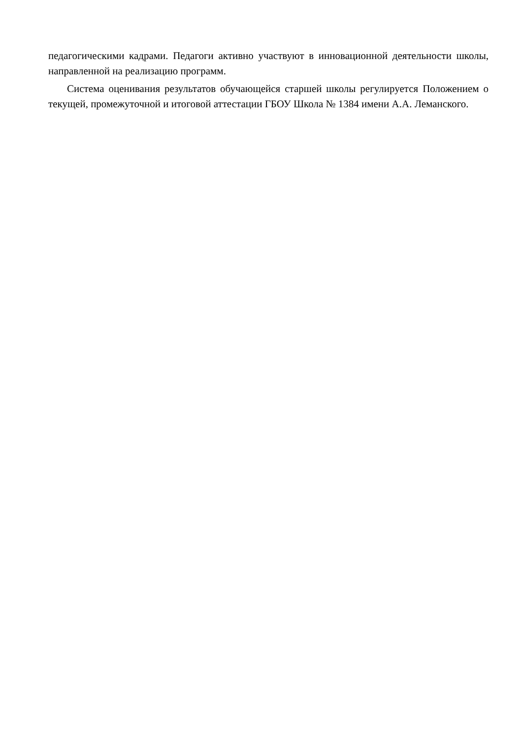педагогическими кадрами. Педагоги активно участвуют в инновационной деятельности школы, направленной на реализацию программ.
Система оценивания результатов обучающейся старшей школы регулируется Положением о текущей, промежуточной и итоговой аттестации ГБОУ Школа № 1384 имени А.А. Леманского.